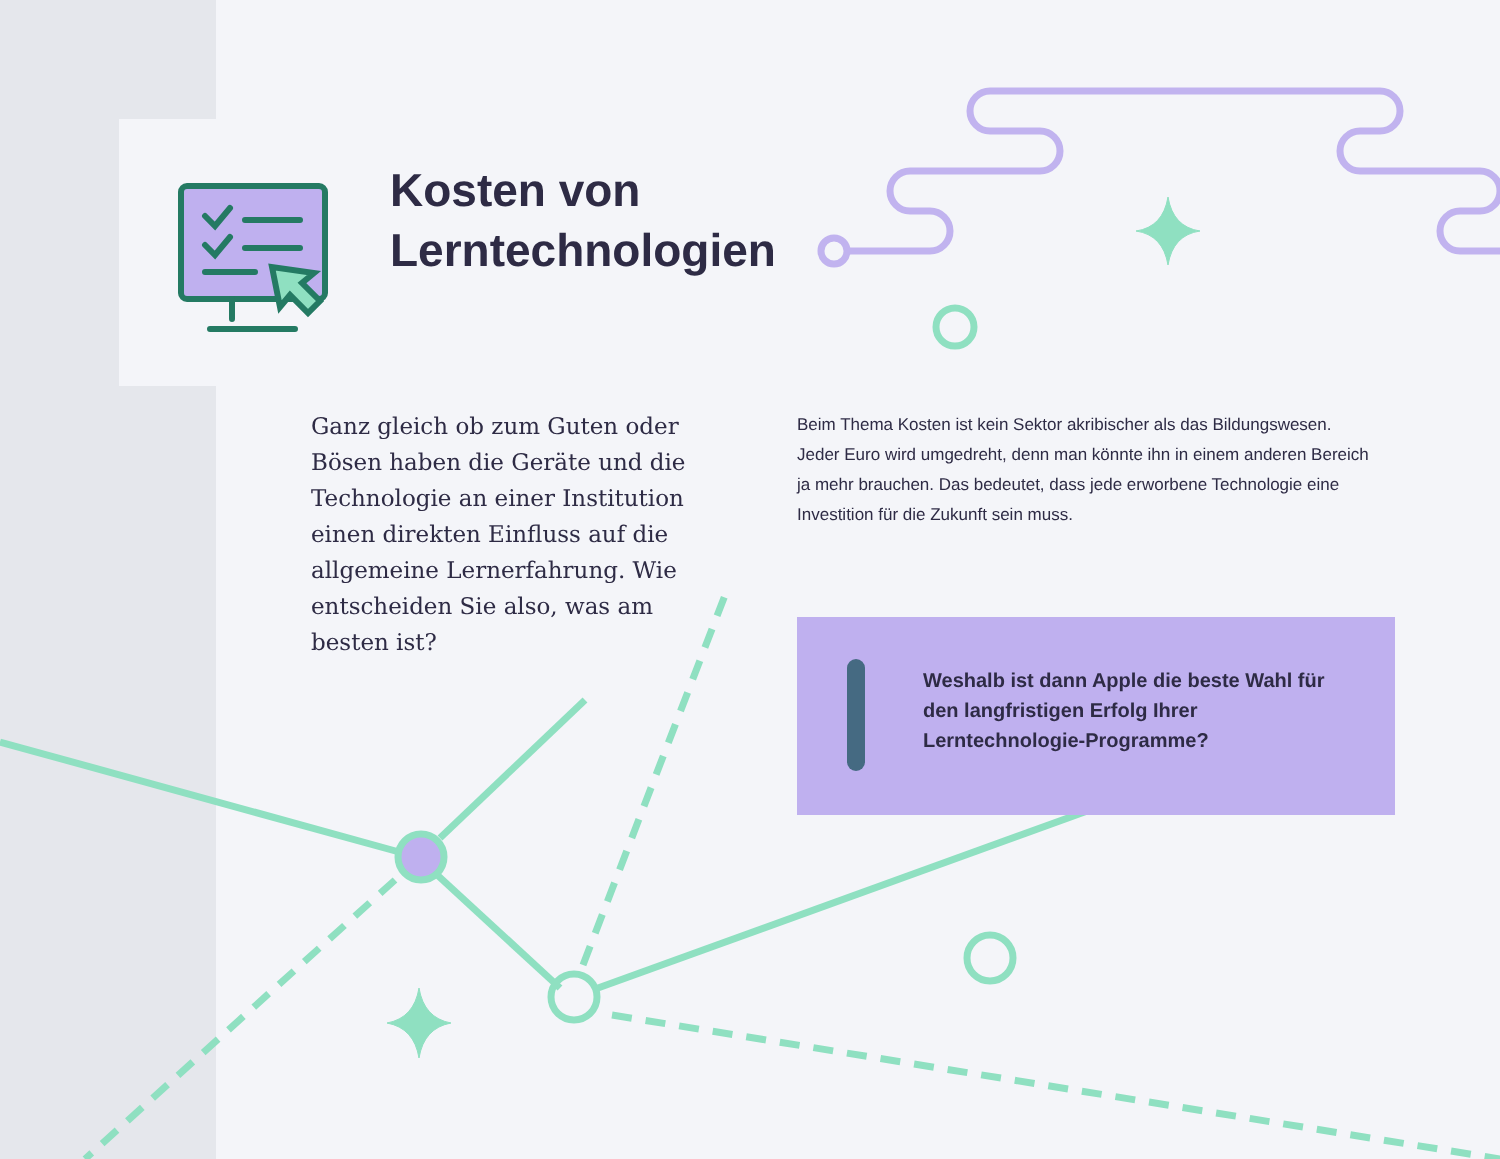Kosten von
Lerntechnologien
Ganz gleich ob zum Guten oder Bösen haben die Geräte und die Technologie an einer Institution einen direkten Einfluss auf die allgemeine Lernerfahrung. Wie entscheiden Sie also, was am besten ist?
Beim Thema Kosten ist kein Sektor akribischer als das Bildungswesen. Jeder Euro wird umgedreht, denn man könnte ihn in einem anderen Bereich ja mehr brauchen. Das bedeutet, dass jede erworbene Technologie eine Investition für die Zukunft sein muss.
Weshalb ist dann Apple die beste Wahl für den langfristigen Erfolg Ihrer Lerntechnologie-Programme?